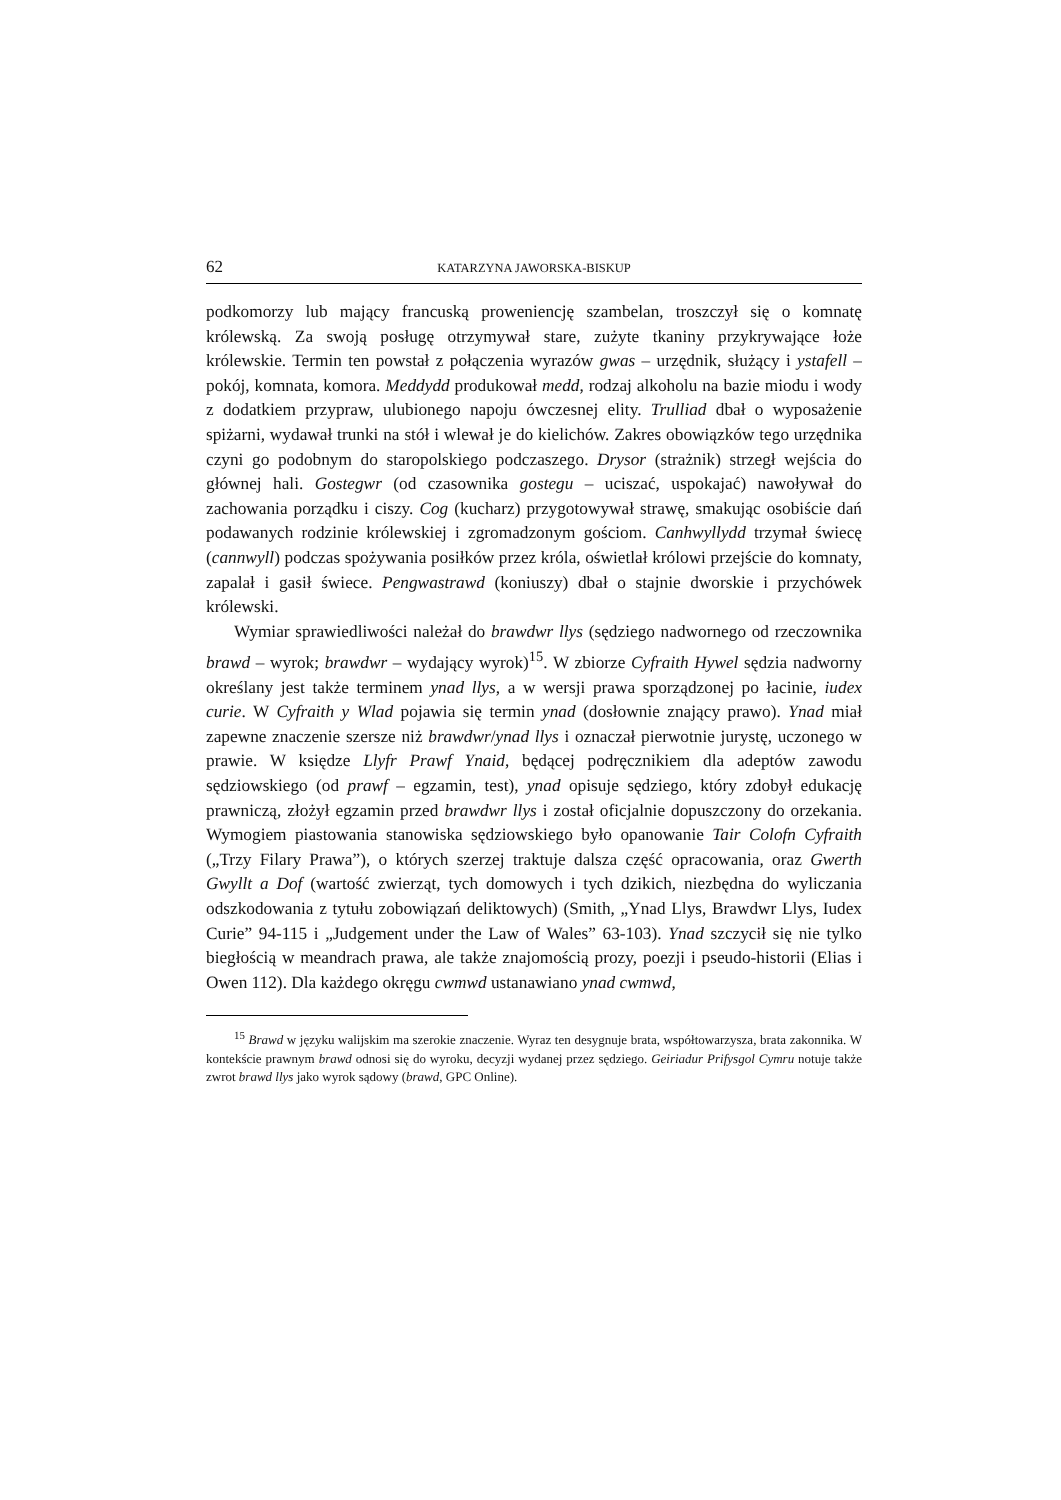62 KATARZYNA JAWORSKA-BISKUP
podkomorzy lub mający francuską proweniencję szambelan, troszczył się o komnatę królewską. Za swoją posługę otrzymywał stare, zużyte tkaniny przykrywające łoże królewskie. Termin ten powstał z połączenia wyrazów gwas – urzędnik, służący i ystafell – pokój, komnata, komora. Meddydd produkował medd, rodzaj alkoholu na bazie miodu i wody z dodatkiem przypraw, ulubionego napoju ówczesnej elity. Trulliad dbał o wyposażenie spiżarni, wydawał trunki na stół i wlewał je do kielichów. Zakres obowiązków tego urzędnika czyni go podobnym do staropolskiego podczaszego. Drysor (strażnik) strzegł wejścia do głównej hali. Gostegwr (od czasownika gostegu – uciszać, uspokajać) nawoływał do zachowania porządku i ciszy. Cog (kucharz) przygotowywał strawę, smakując osobiście dań podawanych rodzinie królewskiej i zgromadzonym gościom. Canhwyllydd trzymał świecę (cannwyll) podczas spożywania posiłków przez króla, oświetlał królowi przejście do komnaty, zapalał i gasił świece. Pengwastrawd (koniuszy) dbał o stajnie dworskie i przychówek królewski.
Wymiar sprawiedliwości należał do brawdwr llys (sędziego nadwornego od rzeczownika brawd – wyrok; brawdwr – wydający wyrok)<sup>15</sup>. W zbiorze Cyfraith Hywel sędzia nadworny określany jest także terminem ynad llys, a w wersji prawa sporządzonej po łacinie, iudex curie. W Cyfraith y Wlad pojawia się termin ynad (dosłownie znający prawo). Ynad miał zapewne znaczenie szersze niż brawdwr/ynad llys i oznaczał pierwotnie jurystę, uczonego w prawie. W księdze Llyfr Prawf Ynaid, będącej podręcznikiem dla adeptów zawodu sędziowskiego (od prawf – egzamin, test), ynad opisuje sędziego, który zdobył edukację prawniczą, złożył egzamin przed brawdwr llys i został oficjalnie dopuszczony do orzekania. Wymogiem piastowania stanowiska sędziowskiego było opanowanie Tair Colofn Cyfraith („Trzy Filary Prawa”), o których szerzej traktuje dalsza część opracowania, oraz Gwerth Gwyllt a Dof (wartość zwierząt, tych domowych i tych dzikich, niezbędna do wyliczania odszkodowania z tytułu zobowiązań deliktowych) (Smith, „Ynad Llys, Brawdwr Llys, Iudex Curie” 94-115 i „Judgement under the Law of Wales” 63-103). Ynad szczycił się nie tylko biegłością w meandrach prawa, ale także znajomością prozy, poezji i pseudo-historii (Elias i Owen 112). Dla każdego okręgu cwmwd ustanawiano ynad cwmwd,
<sup>15</sup> Brawd w języku walijskim ma szerokie znaczenie. Wyraz ten desygnuje brata, współtowarzysza, brata zakonnika. W kontekście prawnym brawd odnosi się do wyroku, decyzji wydanej przez sędziego. Geiriadur Prifysgol Cymru notuje także zwrot brawd llys jako wyrok sądowy (brawd, GPC Online).